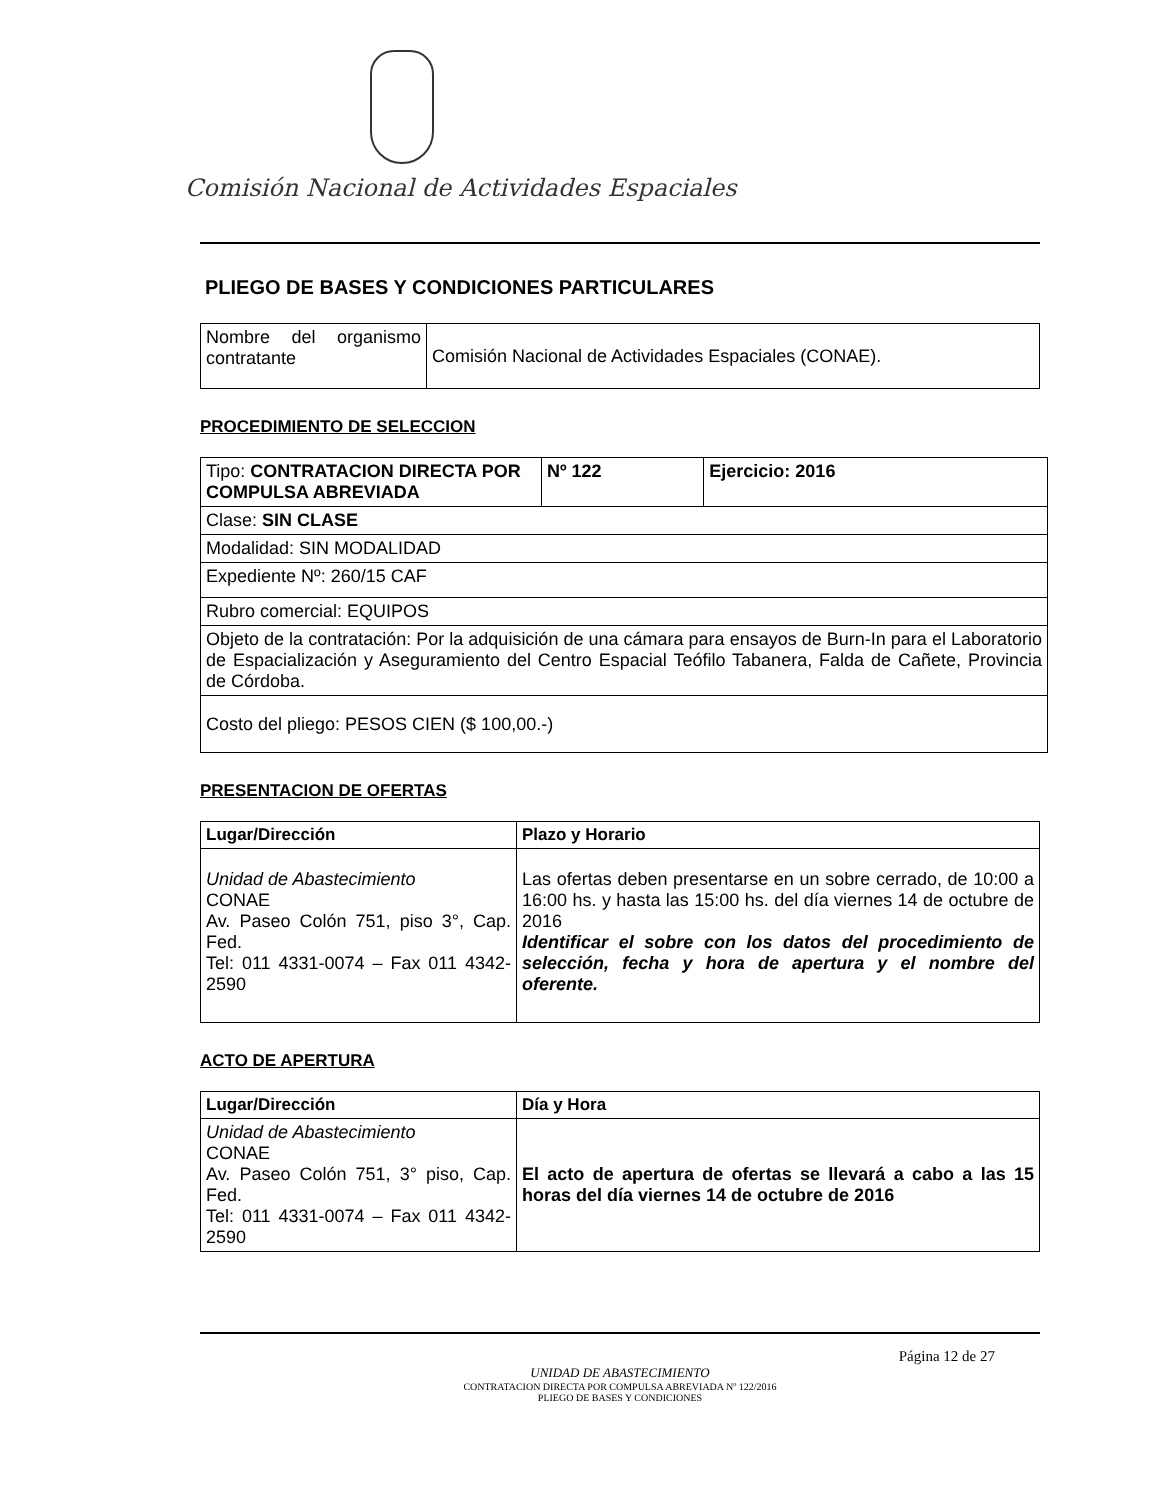Comisión Nacional de Actividades Espaciales
PLIEGO DE BASES Y CONDICIONES PARTICULARES
| Nombre del organismo contratante | Comisión Nacional de Actividades Espaciales (CONAE). |
PROCEDIMIENTO DE SELECCION
| Tipo: CONTRATACION DIRECTA POR COMPULSA ABREVIADA | Nº 122 | Ejercicio: 2016 |
| Clase: SIN CLASE | | |
| Modalidad: SIN MODALIDAD | | |
| Expediente Nº: 260/15 CAF | | |
| Rubro comercial: EQUIPOS | | |
| Objeto de la contratación: Por la adquisición de una cámara para ensayos de Burn-In para el Laboratorio de Espacialización y Aseguramiento del Centro Espacial Teófilo Tabanera, Falda de Cañete, Provincia de Córdoba. | | |
| Costo del pliego: PESOS CIEN ($ 100,00.-) | | |
PRESENTACION DE OFERTAS
| Lugar/Dirección | Plazo y Horario |
| --- | --- |
| Unidad de Abastecimiento CONAE Av. Paseo Colón 751, piso 3°, Cap. Fed. Tel: 011 4331-0074 – Fax 011 4342-2590 | Las ofertas deben presentarse en un sobre cerrado, de 10:00 a 16:00 hs. y hasta las 15:00 hs. del día viernes 14 de octubre de 2016 Identificar el sobre con los datos del procedimiento de selección, fecha y hora de apertura y el nombre del oferente. |
ACTO DE APERTURA
| Lugar/Dirección | Día y Hora |
| --- | --- |
| Unidad de Abastecimiento CONAE Av. Paseo Colón 751, 3° piso, Cap. Fed. Tel: 011 4331-0074 – Fax 011 4342-2590 | El acto de apertura de ofertas se llevará a cabo a las 15 horas del día viernes 14 de octubre de 2016 |
Página 12 de 27
UNIDAD DE ABASTECIMIENTO
CONTRATACION DIRECTA POR COMPULSA ABREVIADA Nº 122/2016
PLIEGO DE BASES Y CONDICIONES